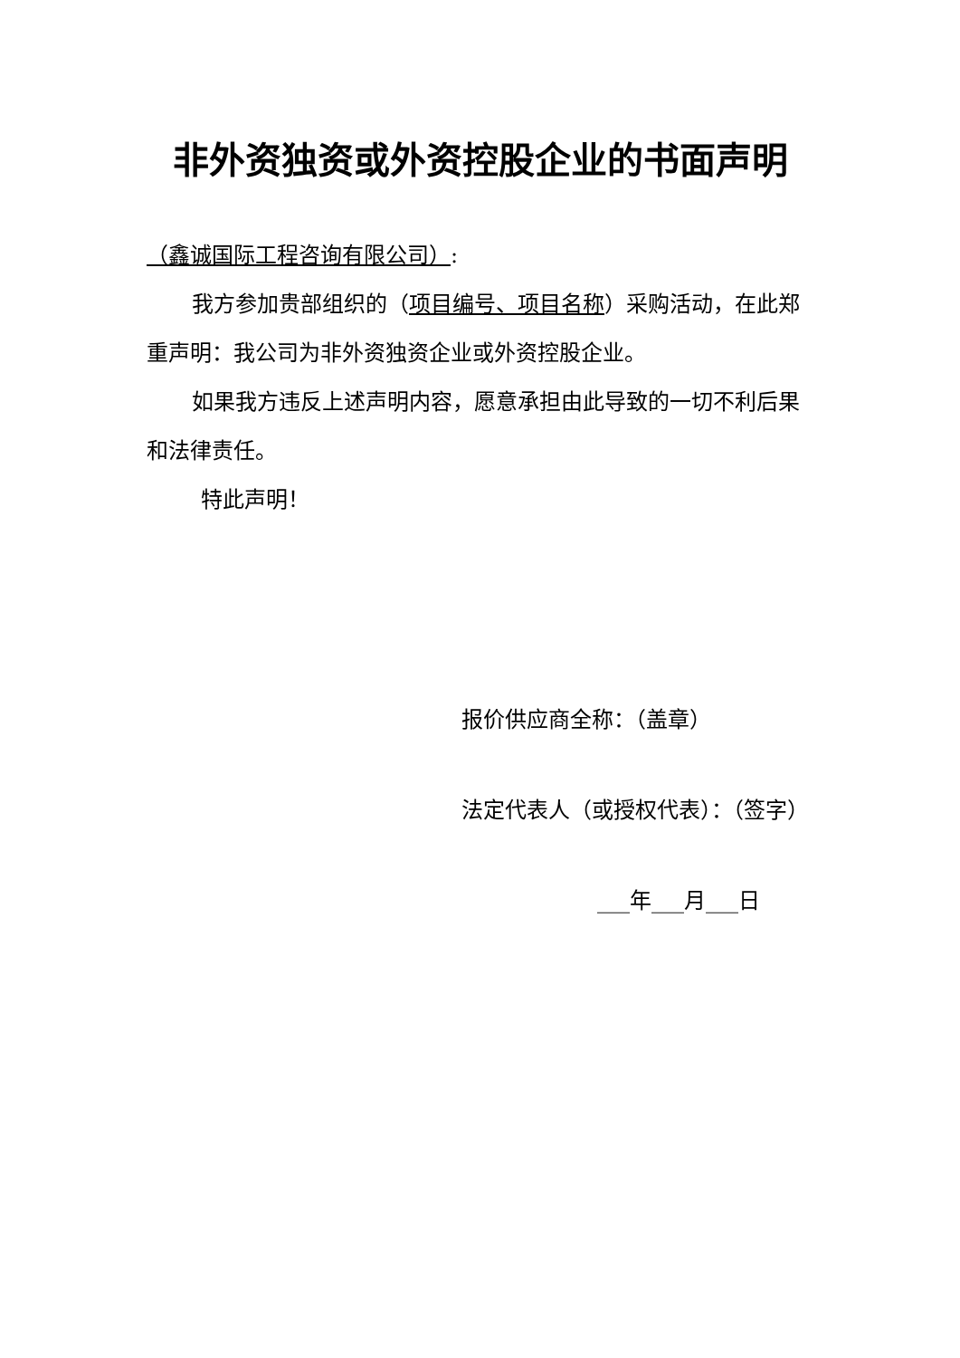非外资独资或外资控股企业的书面声明
（鑫诚国际工程咨询有限公司）:
我方参加贵部组织的（项目编号、项目名称）采购活动，在此郑重声明：我公司为非外资独资企业或外资控股企业。
如果我方违反上述声明内容，愿意承担由此导致的一切不利后果和法律责任。
特此声明！
报价供应商全称：（盖章）
法定代表人（或授权代表）：（签字）
___年___月___日